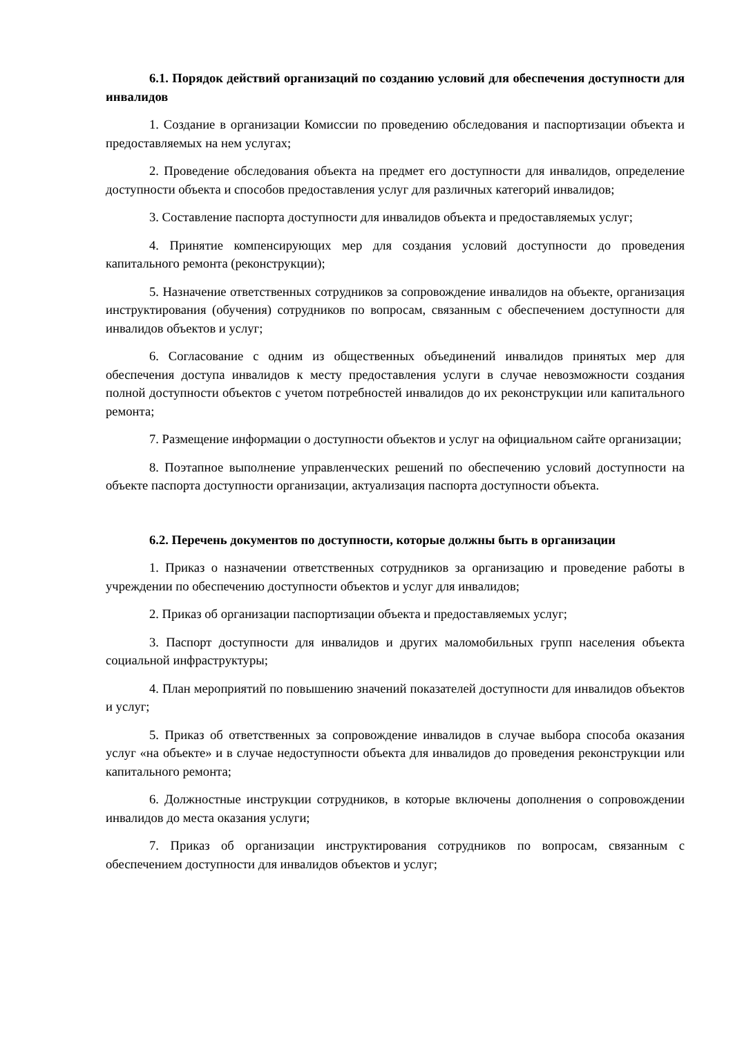6.1. Порядок действий организаций по созданию условий для обеспечения доступности для инвалидов
1. Создание в организации Комиссии по проведению обследования и паспортизации объекта и предоставляемых на нем услугах;
2. Проведение обследования объекта на предмет его доступности для инвалидов, определение доступности объекта и способов предоставления услуг для различных категорий инвалидов;
3. Составление паспорта доступности для инвалидов объекта и предоставляемых услуг;
4. Принятие компенсирующих мер для создания условий доступности до проведения капитального ремонта (реконструкции);
5. Назначение ответственных сотрудников за сопровождение инвалидов на объекте, организация инструктирования (обучения) сотрудников по вопросам, связанным с обеспечением доступности для инвалидов объектов и услуг;
6. Согласование с одним из общественных объединений инвалидов принятых мер для обеспечения доступа инвалидов к месту предоставления услуги в случае невозможности создания полной доступности объектов с учетом потребностей инвалидов до их реконструкции или капитального ремонта;
7. Размещение информации о доступности объектов и услуг на официальном сайте организации;
8. Поэтапное выполнение управленческих решений по обеспечению условий доступности на объекте паспорта доступности организации, актуализация паспорта доступности объекта.
6.2. Перечень документов по доступности, которые должны быть в организации
1. Приказ о назначении ответственных сотрудников за организацию и проведение работы в учреждении по обеспечению доступности объектов и услуг для инвалидов;
2. Приказ об организации паспортизации объекта и предоставляемых услуг;
3. Паспорт доступности для инвалидов и других маломобильных групп населения объекта социальной инфраструктуры;
4. План мероприятий по повышению значений показателей доступности для инвалидов объектов и услуг;
5. Приказ об ответственных за сопровождение инвалидов в случае выбора способа оказания услуг «на объекте» и в случае недоступности объекта для инвалидов до проведения реконструкции или капитального ремонта;
6. Должностные инструкции сотрудников, в которые включены дополнения о сопровождении инвалидов до места оказания услуги;
7. Приказ об организации инструктирования сотрудников по вопросам, связанным с обеспечением доступности для инвалидов объектов и услуг;